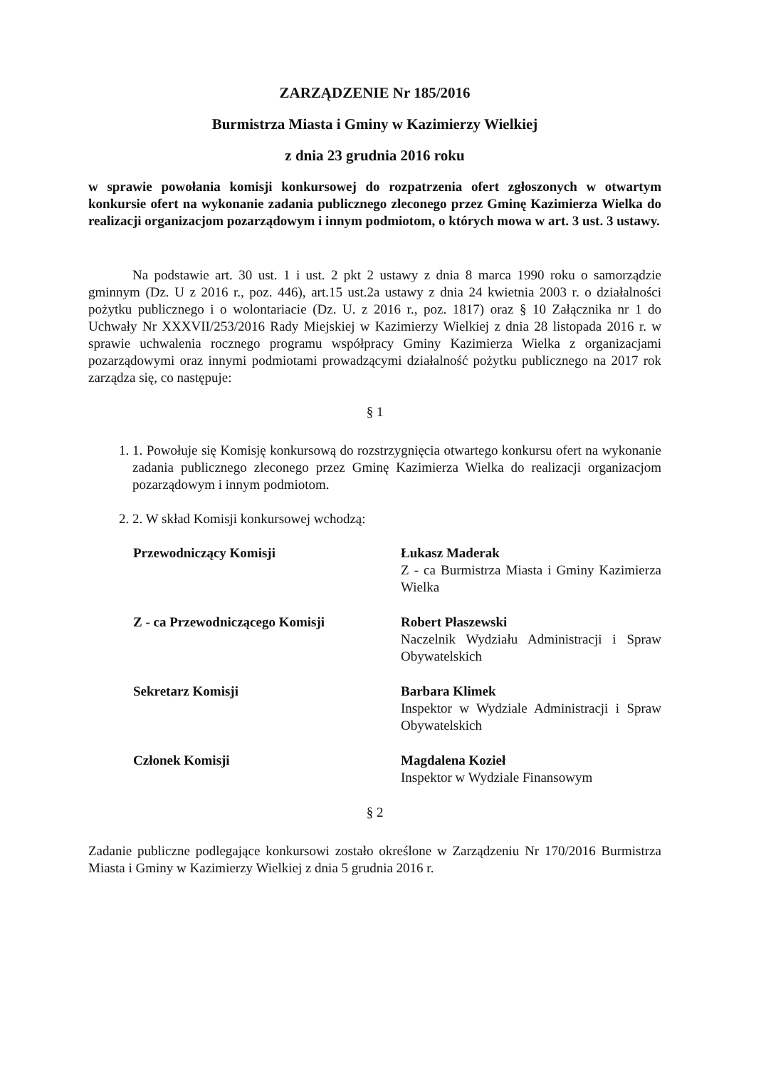ZARZĄDZENIE Nr 185/2016
Burmistrza Miasta i Gminy w Kazimierzy Wielkiej
z dnia 23 grudnia 2016 roku
w sprawie powołania komisji konkursowej do rozpatrzenia ofert zgłoszonych w otwartym konkursie ofert na wykonanie zadania publicznego zleconego przez Gminę Kazimierza Wielka do realizacji organizacjom pozarządowym i innym podmiotom, o których mowa w art. 3 ust. 3 ustawy.
Na podstawie art. 30 ust. 1 i ust. 2 pkt 2 ustawy z dnia 8 marca 1990 roku o samorządzie gminnym (Dz. U z 2016 r., poz. 446), art.15 ust.2a ustawy z dnia 24 kwietnia 2003 r. o działalności pożytku publicznego i o wolontariacie (Dz. U. z 2016 r., poz. 1817) oraz § 10 Załącznika nr 1 do Uchwały Nr XXXVII/253/2016 Rady Miejskiej w Kazimierzy Wielkiej z dnia 28 listopada 2016 r. w sprawie uchwalenia rocznego programu współpracy Gminy Kazimierza Wielka z organizacjami pozarządowymi oraz innymi podmiotami prowadzącymi działalność pożytku publicznego na 2017 rok zarządza się, co następuje:
§ 1
1. 1. Powołuje się Komisję konkursową do rozstrzygnięcia otwartego konkursu ofert na wykonanie zadania publicznego zleconego przez Gminę Kazimierza Wielka do realizacji organizacjom pozarządowym i innym podmiotom.
2. 2. W skład Komisji konkursowej wchodzą:
Przewodniczący Komisji Łukasz Maderak
Z - ca Burmistrza Miasta i Gminy Kazimierza Wielka
Z - ca Przewodniczącego Komisji Robert Płaszewski
Naczelnik Wydziału Administracji i Spraw Obywatelskich
Sekretarz Komisji Barbara Klimek
Inspektor w Wydziale Administracji i Spraw Obywatelskich
Członek Komisji Magdalena Kozieł
Inspektor w Wydziale Finansowym
§ 2
Zadanie publiczne podlegające konkursowi zostało określone w Zarządzeniu Nr 170/2016 Burmistrza Miasta i Gminy w Kazimierzy Wielkiej z dnia 5 grudnia 2016 r.